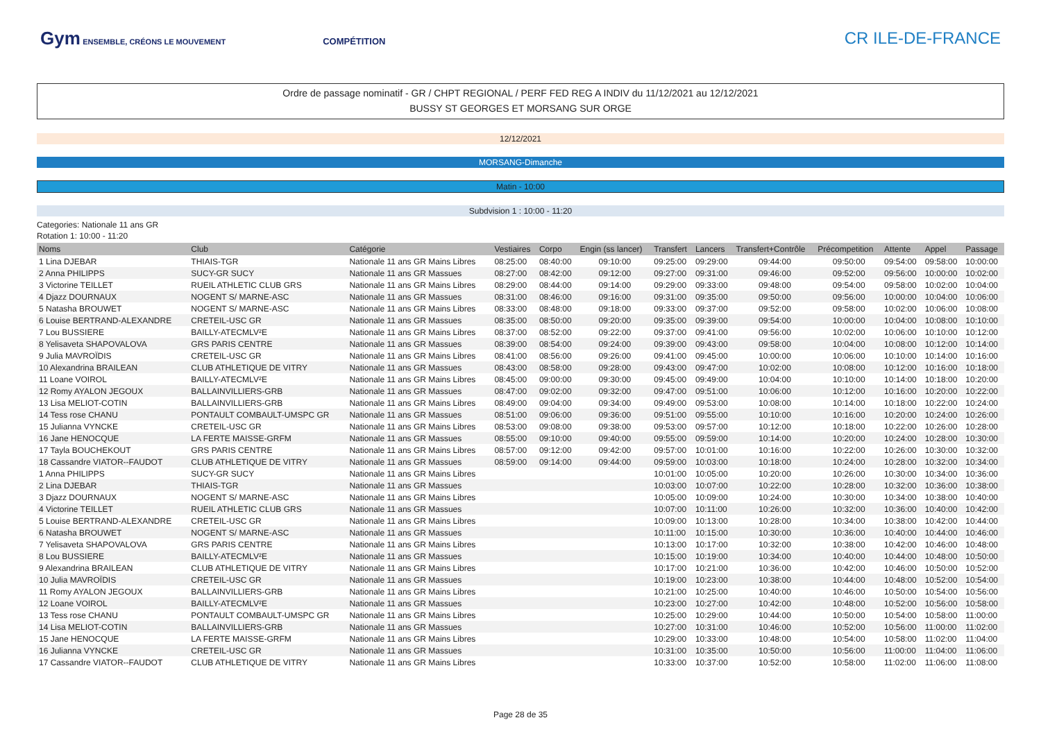Gym ENSEMBLE, CRÉONS LE MOUVEMENT COMPÉTITION
CR ILE-DE-FRANCE
Ordre de passage nominatif - GR / CHPT REGIONAL / PERF FED REG A INDIV du 11/12/2021 au 12/12/2021
BUSSY ST GEORGES ET MORSANG SUR ORGE
12/12/2021
MORSANG-Dimanche
Matin - 10:00
Subdvision 1 : 10:00 - 11:20
Categories: Nationale 11 ans GR
Rotation 1: 10:00 - 11:20
| Noms | Club | Catégorie | Vestiaires | Corpo | Engin (ss lancer) | Transfert | Lancers | Transfert+Contrôle | Précompetition | Attente | Appel | Passage |
| --- | --- | --- | --- | --- | --- | --- | --- | --- | --- | --- | --- | --- |
| 1 Lina DJEBAR | THIAIS-TGR | Nationale 11 ans GR Mains Libres | 08:25:00 | 08:40:00 | 09:10:00 | 09:25:00 | 09:29:00 | 09:44:00 | 09:50:00 | 09:54:00 | 09:58:00 | 10:00:00 |
| 2 Anna PHILIPPS | SUCY-GR SUCY | Nationale 11 ans GR Massues | 08:27:00 | 08:42:00 | 09:12:00 | 09:27:00 | 09:31:00 | 09:46:00 | 09:52:00 | 09:56:00 | 10:00:00 | 10:02:00 |
| 3 Victorine TEILLET | RUEIL ATHLETIC CLUB GRS | Nationale 11 ans GR Mains Libres | 08:29:00 | 08:44:00 | 09:14:00 | 09:29:00 | 09:33:00 | 09:48:00 | 09:54:00 | 09:58:00 | 10:02:00 | 10:04:00 |
| 4 Djazz DOURNAUX | NOGENT S/ MARNE-ASC | Nationale 11 ans GR Massues | 08:31:00 | 08:46:00 | 09:16:00 | 09:31:00 | 09:35:00 | 09:50:00 | 09:56:00 | 10:00:00 | 10:04:00 | 10:06:00 |
| 5 Natasha BROUWET | NOGENT S/ MARNE-ASC | Nationale 11 ans GR Mains Libres | 08:33:00 | 08:48:00 | 09:18:00 | 09:33:00 | 09:37:00 | 09:52:00 | 09:58:00 | 10:02:00 | 10:06:00 | 10:08:00 |
| 6 Louise BERTRAND-ALEXANDRE | CRETEIL-USC GR | Nationale 11 ans GR Massues | 08:35:00 | 08:50:00 | 09:20:00 | 09:35:00 | 09:39:00 | 09:54:00 | 10:00:00 | 10:04:00 | 10:08:00 | 10:10:00 |
| 7 Lou BUSSIERE | BAILLY-ATECMLV²E | Nationale 11 ans GR Mains Libres | 08:37:00 | 08:52:00 | 09:22:00 | 09:37:00 | 09:41:00 | 09:56:00 | 10:02:00 | 10:06:00 | 10:10:00 | 10:12:00 |
| 8 Yelisaveta SHAPOVALOVA | GRS PARIS CENTRE | Nationale 11 ans GR Massues | 08:39:00 | 08:54:00 | 09:24:00 | 09:39:00 | 09:43:00 | 09:58:00 | 10:04:00 | 10:08:00 | 10:12:00 | 10:14:00 |
| 9 Julia MAVROÏDIS | CRETEIL-USC GR | Nationale 11 ans GR Mains Libres | 08:41:00 | 08:56:00 | 09:26:00 | 09:41:00 | 09:45:00 | 10:00:00 | 10:06:00 | 10:10:00 | 10:14:00 | 10:16:00 |
| 10 Alexandrina BRAILEAN | CLUB ATHLETIQUE DE VITRY | Nationale 11 ans GR Massues | 08:43:00 | 08:58:00 | 09:28:00 | 09:43:00 | 09:47:00 | 10:02:00 | 10:08:00 | 10:12:00 | 10:16:00 | 10:18:00 |
| 11 Loane VOIROL | BAILLY-ATECMLV²E | Nationale 11 ans GR Mains Libres | 08:45:00 | 09:00:00 | 09:30:00 | 09:45:00 | 09:49:00 | 10:04:00 | 10:10:00 | 10:14:00 | 10:18:00 | 10:20:00 |
| 12 Romy AYALON JEGOUX | BALLAINVILLIERS-GRB | Nationale 11 ans GR Massues | 08:47:00 | 09:02:00 | 09:32:00 | 09:47:00 | 09:51:00 | 10:06:00 | 10:12:00 | 10:16:00 | 10:20:00 | 10:22:00 |
| 13 Lisa MELIOT-COTIN | BALLAINVILLIERS-GRB | Nationale 11 ans GR Mains Libres | 08:49:00 | 09:04:00 | 09:34:00 | 09:49:00 | 09:53:00 | 10:08:00 | 10:14:00 | 10:18:00 | 10:22:00 | 10:24:00 |
| 14 Tess rose CHANU | PONTAULT COMBAULT-UMSPC GR | Nationale 11 ans GR Massues | 08:51:00 | 09:06:00 | 09:36:00 | 09:51:00 | 09:55:00 | 10:10:00 | 10:16:00 | 10:20:00 | 10:24:00 | 10:26:00 |
| 15 Julianna VYNCKE | CRETEIL-USC GR | Nationale 11 ans GR Mains Libres | 08:53:00 | 09:08:00 | 09:38:00 | 09:53:00 | 09:57:00 | 10:12:00 | 10:18:00 | 10:22:00 | 10:26:00 | 10:28:00 |
| 16 Jane HENOCQUE | LA FERTE MAISSE-GRFM | Nationale 11 ans GR Massues | 08:55:00 | 09:10:00 | 09:40:00 | 09:55:00 | 09:59:00 | 10:14:00 | 10:20:00 | 10:24:00 | 10:28:00 | 10:30:00 |
| 17 Tayla BOUCHEKOUT | GRS PARIS CENTRE | Nationale 11 ans GR Mains Libres | 08:57:00 | 09:12:00 | 09:42:00 | 09:57:00 | 10:01:00 | 10:16:00 | 10:22:00 | 10:26:00 | 10:30:00 | 10:32:00 |
| 18 Cassandre VIATOR--FAUDOT | CLUB ATHLETIQUE DE VITRY | Nationale 11 ans GR Massues | 08:59:00 | 09:14:00 | 09:44:00 | 09:59:00 | 10:03:00 | 10:18:00 | 10:24:00 | 10:28:00 | 10:32:00 | 10:34:00 |
| 1 Anna PHILIPPS | SUCY-GR SUCY | Nationale 11 ans GR Mains Libres | | | | 10:01:00 | 10:05:00 | 10:20:00 | 10:26:00 | 10:30:00 | 10:34:00 | 10:36:00 |
| 2 Lina DJEBAR | THIAIS-TGR | Nationale 11 ans GR Massues | | | | 10:03:00 | 10:07:00 | 10:22:00 | 10:28:00 | 10:32:00 | 10:36:00 | 10:38:00 |
| 3 Djazz DOURNAUX | NOGENT S/ MARNE-ASC | Nationale 11 ans GR Mains Libres | | | | 10:05:00 | 10:09:00 | 10:24:00 | 10:30:00 | 10:34:00 | 10:38:00 | 10:40:00 |
| 4 Victorine TEILLET | RUEIL ATHLETIC CLUB GRS | Nationale 11 ans GR Massues | | | | 10:07:00 | 10:11:00 | 10:26:00 | 10:32:00 | 10:36:00 | 10:40:00 | 10:42:00 |
| 5 Louise BERTRAND-ALEXANDRE | CRETEIL-USC GR | Nationale 11 ans GR Mains Libres | | | | 10:09:00 | 10:13:00 | 10:28:00 | 10:34:00 | 10:38:00 | 10:42:00 | 10:44:00 |
| 6 Natasha BROUWET | NOGENT S/ MARNE-ASC | Nationale 11 ans GR Massues | | | | 10:11:00 | 10:15:00 | 10:30:00 | 10:36:00 | 10:40:00 | 10:44:00 | 10:46:00 |
| 7 Yelisaveta SHAPOVALOVA | GRS PARIS CENTRE | Nationale 11 ans GR Mains Libres | | | | 10:13:00 | 10:17:00 | 10:32:00 | 10:38:00 | 10:42:00 | 10:46:00 | 10:48:00 |
| 8 Lou BUSSIERE | BAILLY-ATECMLV²E | Nationale 11 ans GR Massues | | | | 10:15:00 | 10:19:00 | 10:34:00 | 10:40:00 | 10:44:00 | 10:48:00 | 10:50:00 |
| 9 Alexandrina BRAILEAN | CLUB ATHLETIQUE DE VITRY | Nationale 11 ans GR Mains Libres | | | | 10:17:00 | 10:21:00 | 10:36:00 | 10:42:00 | 10:46:00 | 10:50:00 | 10:52:00 |
| 10 Julia MAVROÏDIS | CRETEIL-USC GR | Nationale 11 ans GR Massues | | | | 10:19:00 | 10:23:00 | 10:38:00 | 10:44:00 | 10:48:00 | 10:52:00 | 10:54:00 |
| 11 Romy AYALON JEGOUX | BALLAINVILLIERS-GRB | Nationale 11 ans GR Mains Libres | | | | 10:21:00 | 10:25:00 | 10:40:00 | 10:46:00 | 10:50:00 | 10:54:00 | 10:56:00 |
| 12 Loane VOIROL | BAILLY-ATECMLV²E | Nationale 11 ans GR Massues | | | | 10:23:00 | 10:27:00 | 10:42:00 | 10:48:00 | 10:52:00 | 10:56:00 | 10:58:00 |
| 13 Tess rose CHANU | PONTAULT COMBAULT-UMSPC GR | Nationale 11 ans GR Mains Libres | | | | 10:25:00 | 10:29:00 | 10:44:00 | 10:50:00 | 10:54:00 | 10:58:00 | 11:00:00 |
| 14 Lisa MELIOT-COTIN | BALLAINVILLIERS-GRB | Nationale 11 ans GR Massues | | | | 10:27:00 | 10:31:00 | 10:46:00 | 10:52:00 | 10:56:00 | 11:00:00 | 11:02:00 |
| 15 Jane HENOCQUE | LA FERTE MAISSE-GRFM | Nationale 11 ans GR Mains Libres | | | | 10:29:00 | 10:33:00 | 10:48:00 | 10:54:00 | 10:58:00 | 11:02:00 | 11:04:00 |
| 16 Julianna VYNCKE | CRETEIL-USC GR | Nationale 11 ans GR Massues | | | | 10:31:00 | 10:35:00 | 10:50:00 | 10:56:00 | 11:00:00 | 11:04:00 | 11:06:00 |
| 17 Cassandre VIATOR--FAUDOT | CLUB ATHLETIQUE DE VITRY | Nationale 11 ans GR Mains Libres | | | | 10:33:00 | 10:37:00 | 10:52:00 | 10:58:00 | 11:02:00 | 11:06:00 | 11:08:00 |
Page 28 de 35